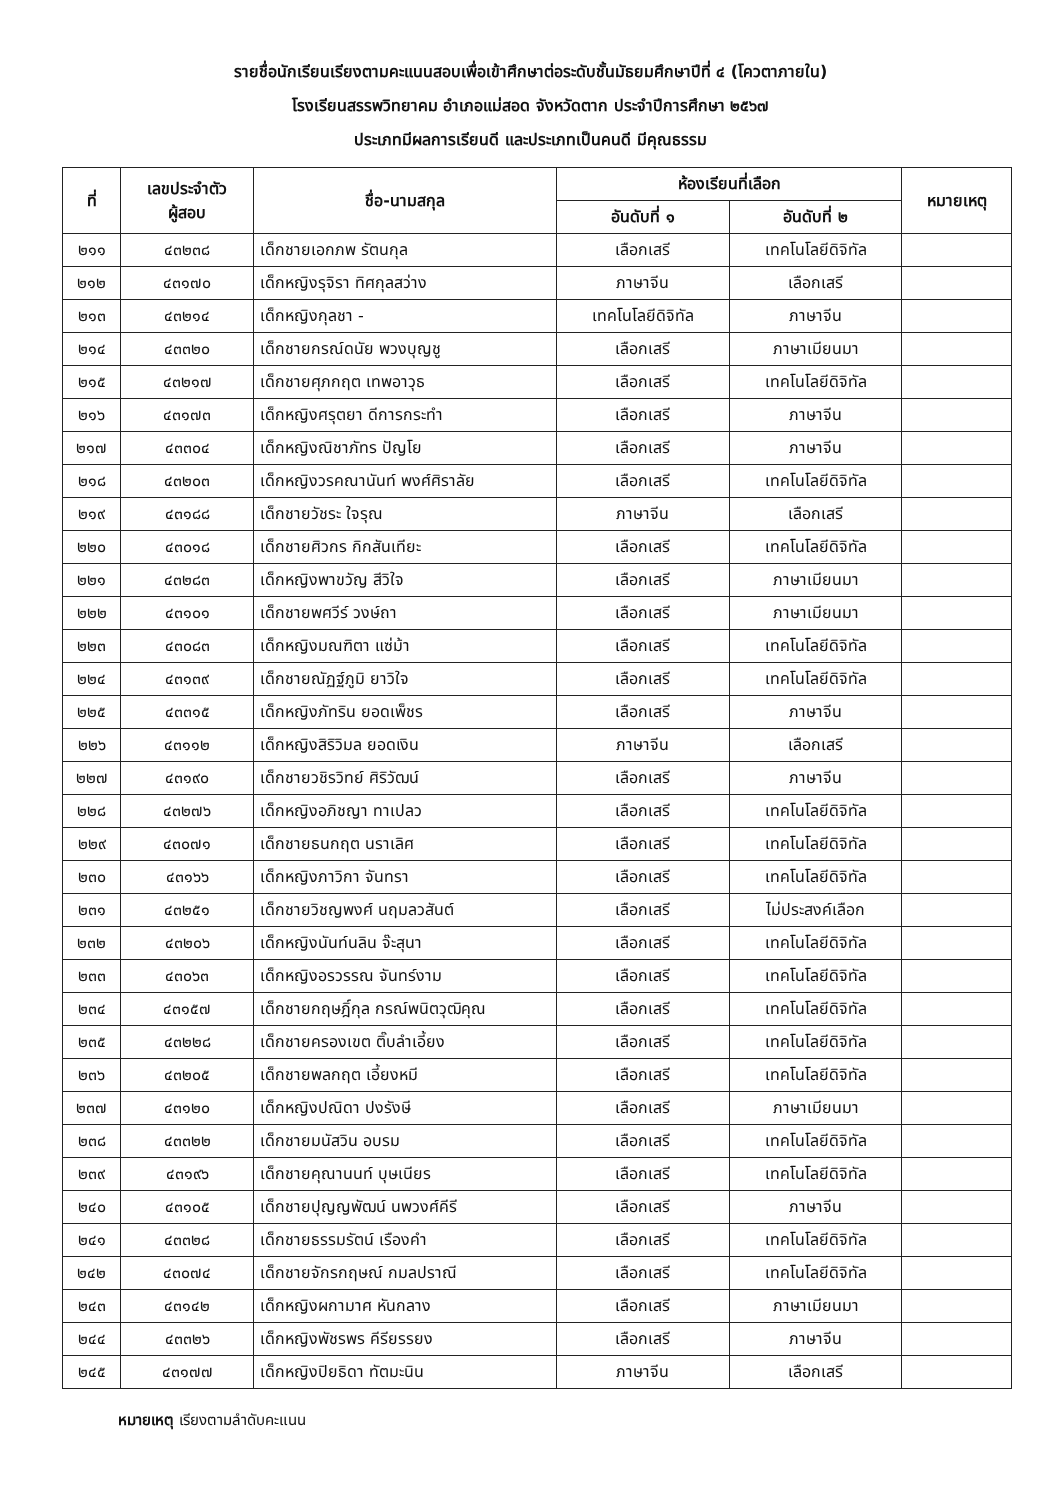รายชื่อนักเรียนเรียงตามคะแนนสอบเพื่อเข้าศึกษาต่อระดับชั้นมัธยมศึกษาปีที่ ๔ (โควตาภายใน)
โรงเรียนสรรพวิทยาคม อำเภอแม่สอด จังหวัดตาก ประจำปีการศึกษา ๒๕๖๗
ประเภทมีผลการเรียนดี และประเภทเป็นคนดี มีคุณธรรม
| ที่ | เลขประจำตัว ผู้สอบ | ชื่อ-นามสกุล | ห้องเรียนที่เลือก | | หมายเหตุ |
| --- | --- | --- | --- | --- | --- |
| | | | อันดับที่ ๑ | อันดับที่ ๒ | |
| ๒๑๑ | ๔๓๒๓๘ | เด็กชายเอกภพ รัตนกุล | เลือกเสรี | เทคโนโลยีดิจิทัล | |
| ๒๑๒ | ๔๓๑๗๐ | เด็กหญิงรุจิรา ทิศกุลสว่าง | ภาษาจีน | เลือกเสรี | |
| ๒๑๓ | ๔๓๒๑๔ | เด็กหญิงกุลชา - | เทคโนโลยีดิจิทัล | ภาษาจีน | |
| ๒๑๔ | ๔๓๓๒๐ | เด็กชายกรณ์ดนัย พวงบุญชู | เลือกเสรี | ภาษาเมียนมา | |
| ๒๑๕ | ๔๓๒๑๗ | เด็กชายศุภกฤต เทพอาวุธ | เลือกเสรี | เทคโนโลยีดิจิทัล | |
| ๒๑๖ | ๔๓๑๗๓ | เด็กหญิงศรุตยา ดีการกระทำ | เลือกเสรี | ภาษาจีน | |
| ๒๑๗ | ๔๓๓๐๔ | เด็กหญิงณิชาภัทร ปัญโย | เลือกเสรี | ภาษาจีน | |
| ๒๑๘ | ๔๓๒๐๓ | เด็กหญิงวรคณานันท์ พงศ์ศิราลัย | เลือกเสรี | เทคโนโลยีดิจิทัล | |
| ๒๑๙ | ๔๓๑๘๘ | เด็กชายวัชระ ใจรุณ | ภาษาจีน | เลือกเสรี | |
| ๒๒๐ | ๔๓๐๑๘ | เด็กชายศิวกร กิกสันเทียะ | เลือกเสรี | เทคโนโลยีดิจิทัล | |
| ๒๒๑ | ๔๓๒๘๓ | เด็กหญิงพาขวัญ สีวิใจ | เลือกเสรี | ภาษาเมียนมา | |
| ๒๒๒ | ๔๓๑๐๑ | เด็กชายพศวีร์ วงษ์ถา | เลือกเสรี | ภาษาเมียนมา | |
| ๒๒๓ | ๔๓๐๘๓ | เด็กหญิงมณฑิตา แซ่ม้า | เลือกเสรี | เทคโนโลยีดิจิทัล | |
| ๒๒๔ | ๔๓๑๓๙ | เด็กชายณัฏฐ์ภูมิ ยาวิใจ | เลือกเสรี | เทคโนโลยีดิจิทัล | |
| ๒๒๕ | ๔๓๓๑๕ | เด็กหญิงภัทริน ยอดเพ็ชร | เลือกเสรี | ภาษาจีน | |
| ๒๒๖ | ๔๓๑๑๒ | เด็กหญิงสิริวิมล ยอดเงิน | ภาษาจีน | เลือกเสรี | |
| ๒๒๗ | ๔๓๑๙๐ | เด็กชายวชิรวิทย์ ศิริวัฒน์ | เลือกเสรี | ภาษาจีน | |
| ๒๒๘ | ๔๓๒๗๖ | เด็กหญิงอภิชญา ทาเปลว | เลือกเสรี | เทคโนโลยีดิจิทัล | |
| ๒๒๙ | ๔๓๐๗๑ | เด็กชายธนกฤต นราเลิศ | เลือกเสรี | เทคโนโลยีดิจิทัล | |
| ๒๓๐ | ๔๓๑๖๖ | เด็กหญิงภาวิกา จันทรา | เลือกเสรี | เทคโนโลยีดิจิทัล | |
| ๒๓๑ | ๔๓๒๕๑ | เด็กชายวิชญพงศ์ นฤมลวสันต์ | เลือกเสรี | ไม่ประสงค์เลือก | |
| ๒๓๒ | ๔๓๒๐๖ | เด็กหญิงนันท์นลิน จ๊ะสุนา | เลือกเสรี | เทคโนโลยีดิจิทัล | |
| ๒๓๓ | ๔๓๐๖๓ | เด็กหญิงอรวรรณ จันทร์งาม | เลือกเสรี | เทคโนโลยีดิจิทัล | |
| ๒๓๔ | ๔๓๑๕๗ | เด็กชายกฤษฎิ์กุล กรณ์พนิตวุฒิคุณ | เลือกเสรี | เทคโนโลยีดิจิทัล | |
| ๒๓๕ | ๔๓๒๒๘ | เด็กชายครองเขต ติ๊บลำเอี้ยง | เลือกเสรี | เทคโนโลยีดิจิทัล | |
| ๒๓๖ | ๔๓๒๐๕ | เด็กชายพลกฤต เอี้ยงหมี | เลือกเสรี | เทคโนโลยีดิจิทัล | |
| ๒๓๗ | ๔๓๑๒๐ | เด็กหญิงปณิดา ปงรังษี | เลือกเสรี | ภาษาเมียนมา | |
| ๒๓๘ | ๔๓๓๒๒ | เด็กชายมนัสวิน อบรม | เลือกเสรี | เทคโนโลยีดิจิทัล | |
| ๒๓๙ | ๔๓๑๙๖ | เด็กชายคุณานนท์ บุษเนียร | เลือกเสรี | เทคโนโลยีดิจิทัล | |
| ๒๔๐ | ๔๓๑๐๕ | เด็กชายปุญญพัฒน์ นพวงศ์คีรี | เลือกเสรี | ภาษาจีน | |
| ๒๔๑ | ๔๓๓๒๘ | เด็กชายธรรมรัตน์ เรืองคำ | เลือกเสรี | เทคโนโลยีดิจิทัล | |
| ๒๔๒ | ๔๓๐๗๔ | เด็กชายจักรกฤษณ์ กมลปราณี | เลือกเสรี | เทคโนโลยีดิจิทัล | |
| ๒๔๓ | ๔๓๑๔๒ | เด็กหญิงผกามาศ หันกลาง | เลือกเสรี | ภาษาเมียนมา | |
| ๒๔๔ | ๔๓๓๒๖ | เด็กหญิงพัชรพร คีรียรรยง | เลือกเสรี | ภาษาจีน | |
| ๒๔๕ | ๔๓๑๗๗ | เด็กหญิงปิยธิดา ทัตมะนิน | ภาษาจีน | เลือกเสรี | |
หมายเหตุ เรียงตามลำดับคะแนน